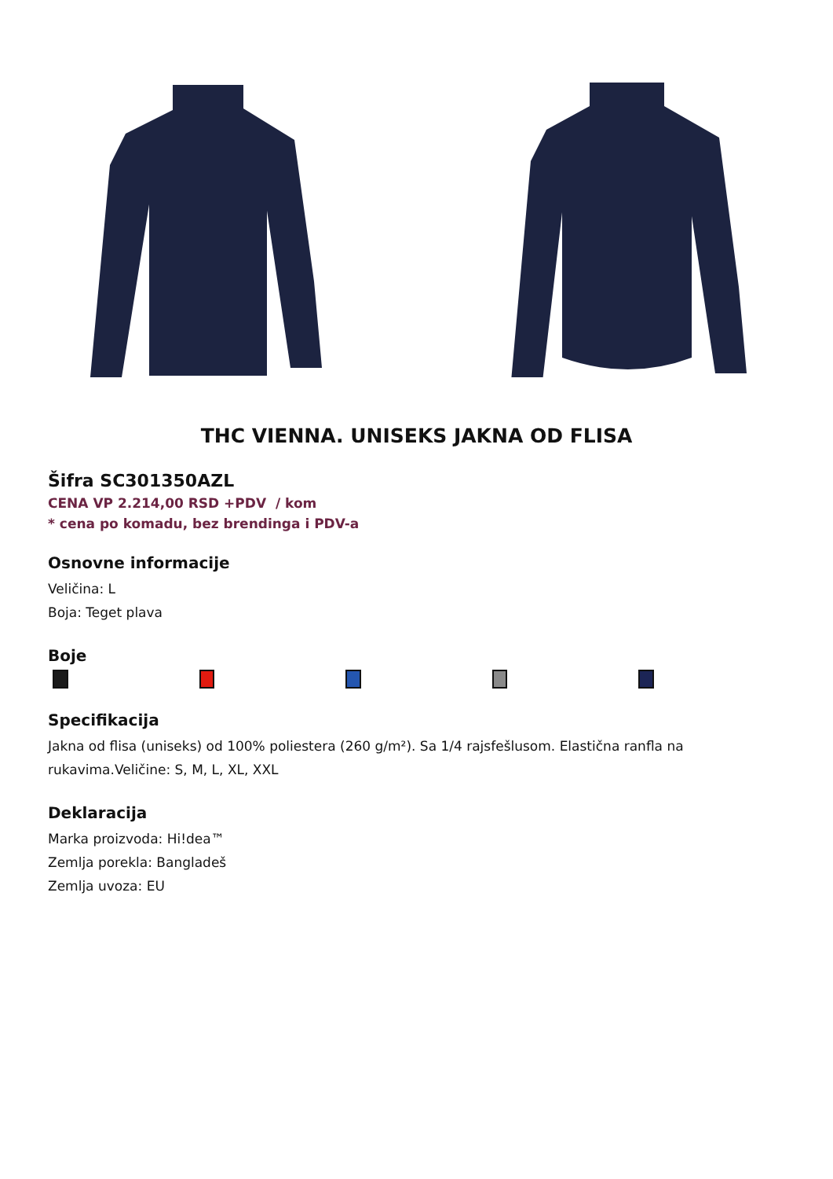THC VIENNA. UNISEKS JAKNA OD FLISA
Šifra SC301350AZL
CENA VP 2.214,00 RSD +PDV / kom
* cena po komadu, bez brendinga i PDV-a
Osnovne informacije
Veličina: L
Boja: Teget plava
Boje
Specifikacija
Jakna od flisa (uniseks) od 100% poliestera (260 g/m²). Sa 1/4 rajsfešlusom. Elastična ranfla na rukavima.Veličine: S, M, L, XL, XXL
Deklaracija
Marka proizvoda: Hi!dea™
Zemlja porekla: Bangladeš
Zemlja uvoza: EU